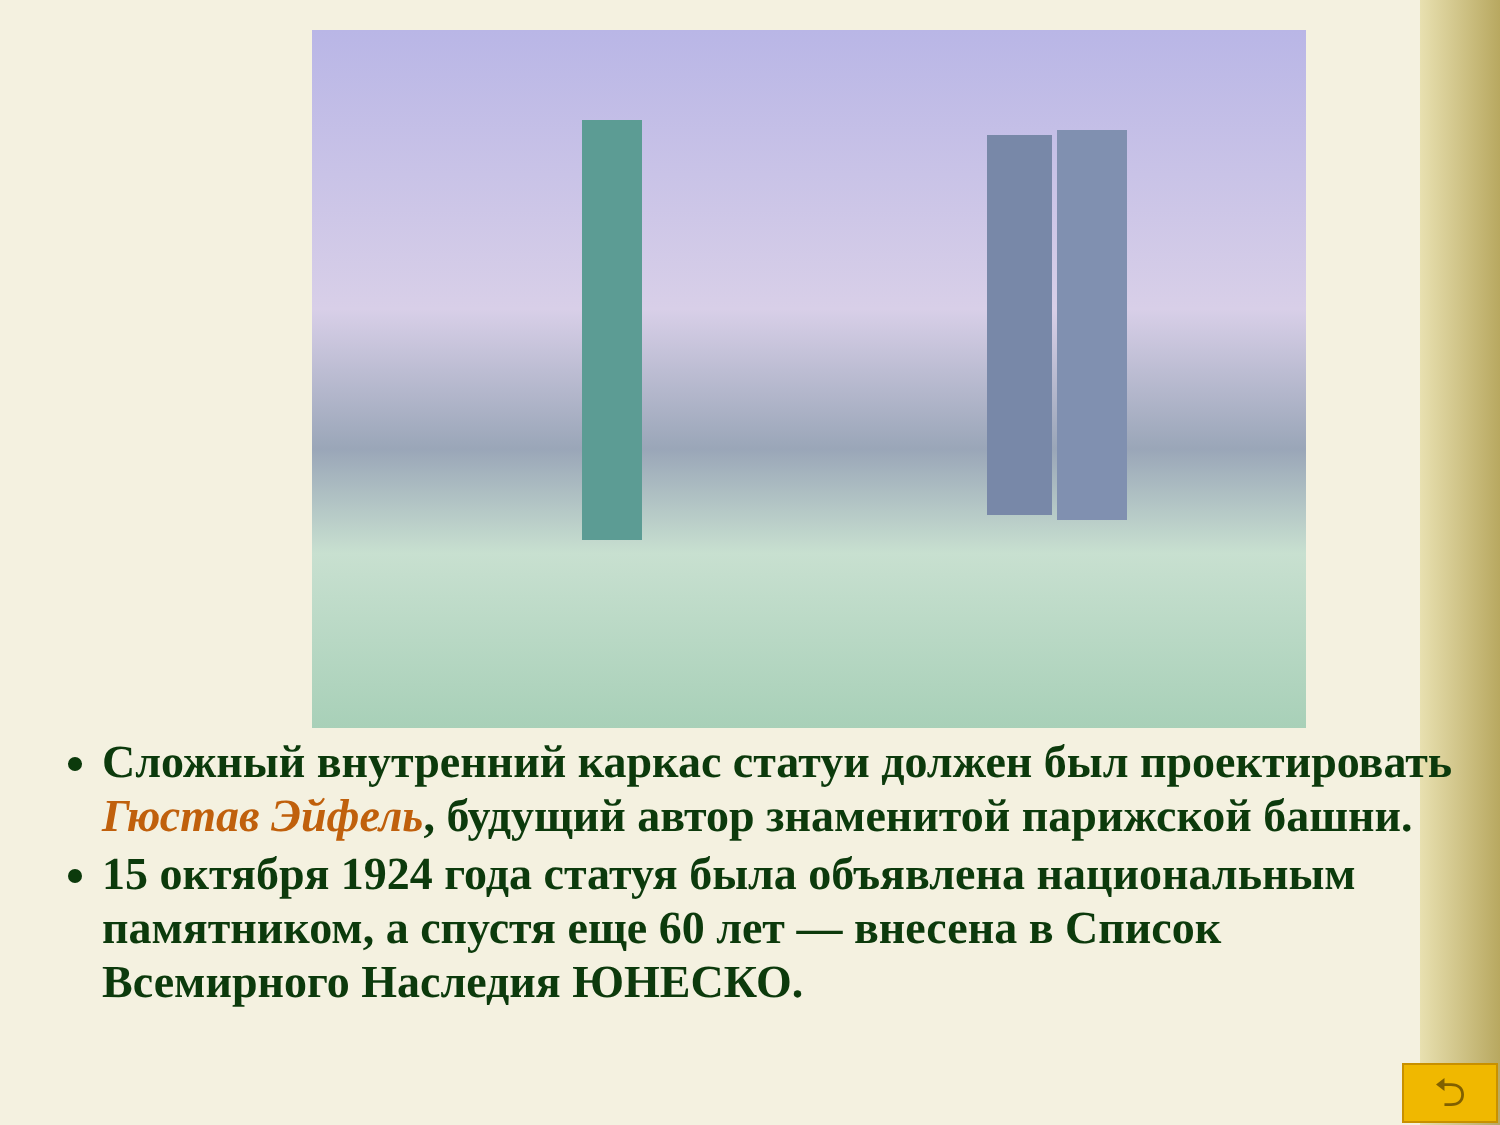Сложный внутренний каркас статуи должен был проектировать Гюстав Эйфель, будущий автор знаменитой парижской башни.
15 октября 1924 года статуя была объявлена национальным памятником, а спустя еще 60 лет — внесена в Список Всемирного Наследия ЮНЕСКО.
⮌